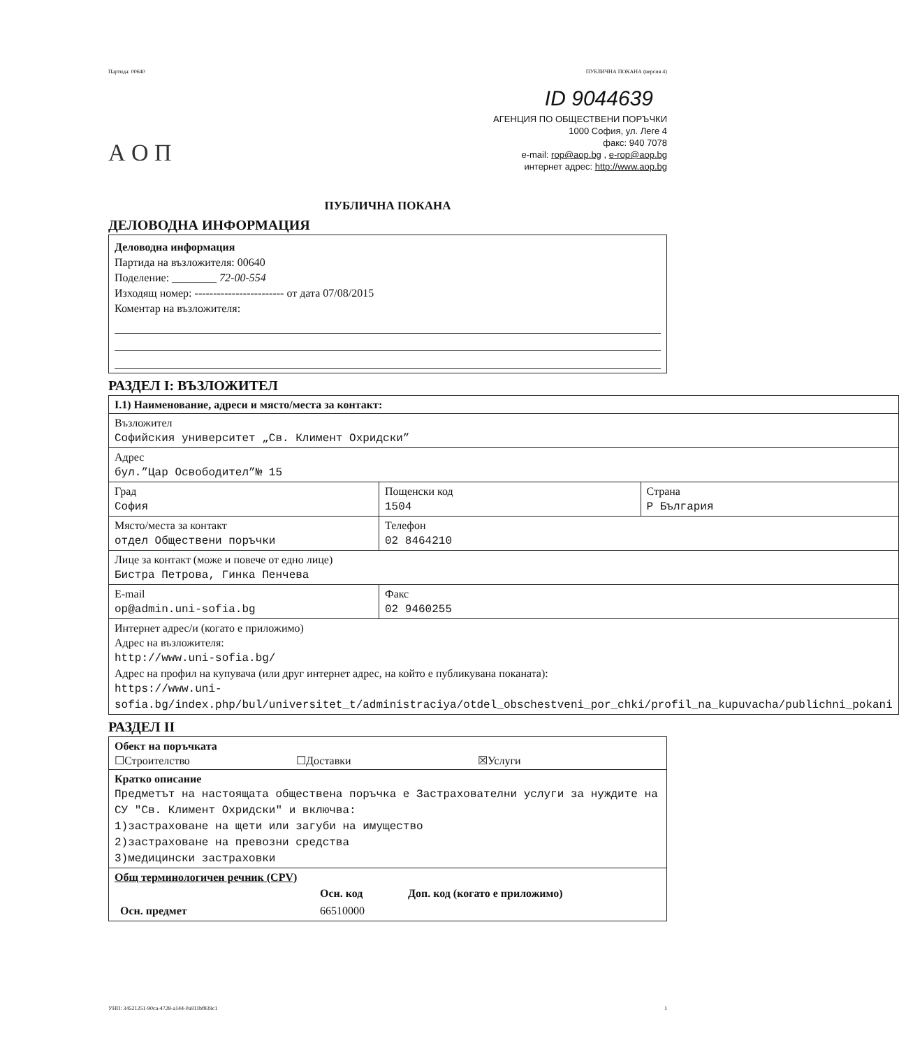Партида: 00640 ПУБЛИЧНА ПОКАНА (версия 4)
ID 9044639
АГЕНЦИЯ ПО ОБЩЕСТВЕНИ ПОРЪЧКИ
1000 София, ул. Леге 4
факс: 940 7078
e-mail: rop@aop.bg , e-rop@aop.bg
интернет адрес: http://www.aop.bg
А О П
ПУБЛИЧНА ПОКАНА
ДЕЛОВОДНА ИНФОРМАЦИЯ
Деловодна информация
Партида на възложителя: 00640
Поделение: ________ 72-00-554
Изходящ номер: ------------------------ от дата 07/08/2015
Коментар на възложителя:
РАЗДЕЛ I: ВЪЗЛОЖИТЕЛ
| I.1) Наименование, адреси и място/места за контакт: | | |
| Възложител Софийския университет „Св. Климент Охридски” | | |
| Адрес бул.”Цар Освободител”№ 15 | | |
| Град София | Пощенски код 1504 | Страна Р България |
| Място/места за контакт отдел Обществени поръчки | Телефон 02 8464210 | |
| Лице за контакт (може и повече от едно лице) Бистра Петрова, Гинка Пенчева | | |
| E-mail op@admin.uni-sofia.bg | Факс 02 9460255 | |
| Интернет адрес/и (когато е приложимо) Адрес на възложителя: http://www.uni-sofia.bg/ Адрес на профил на купувача (или друг интернет адрес, на който е публикувана поканата): https://www.uni-sofia.bg/index.php/bul/universitet_t/administraciya/otdel_obschestveni_por_chki/profil_na_kupuvacha/publichni_pokani | | |
РАЗДЕЛ II
| Обект на поръчката ☐Строителство ☐Доставки ☒Услуги |
| Кратко описание Предметът на настоящата обществена поръчка е Застрахователни услуги за нуждите на СУ "Св. Климент Охридски" и включва: 1)застраховане на щети или загуби на имущество 2)застраховане на превозни средства 3)медицински застраховки |
| Общ терминологичен речник (CPV) / / Осн. код / Доп. код (когато е приложимо) / / Осн. предмет / 66510000 / / |
УНП: 34521251-90ca-4728-a144-0a911bf839c1 1